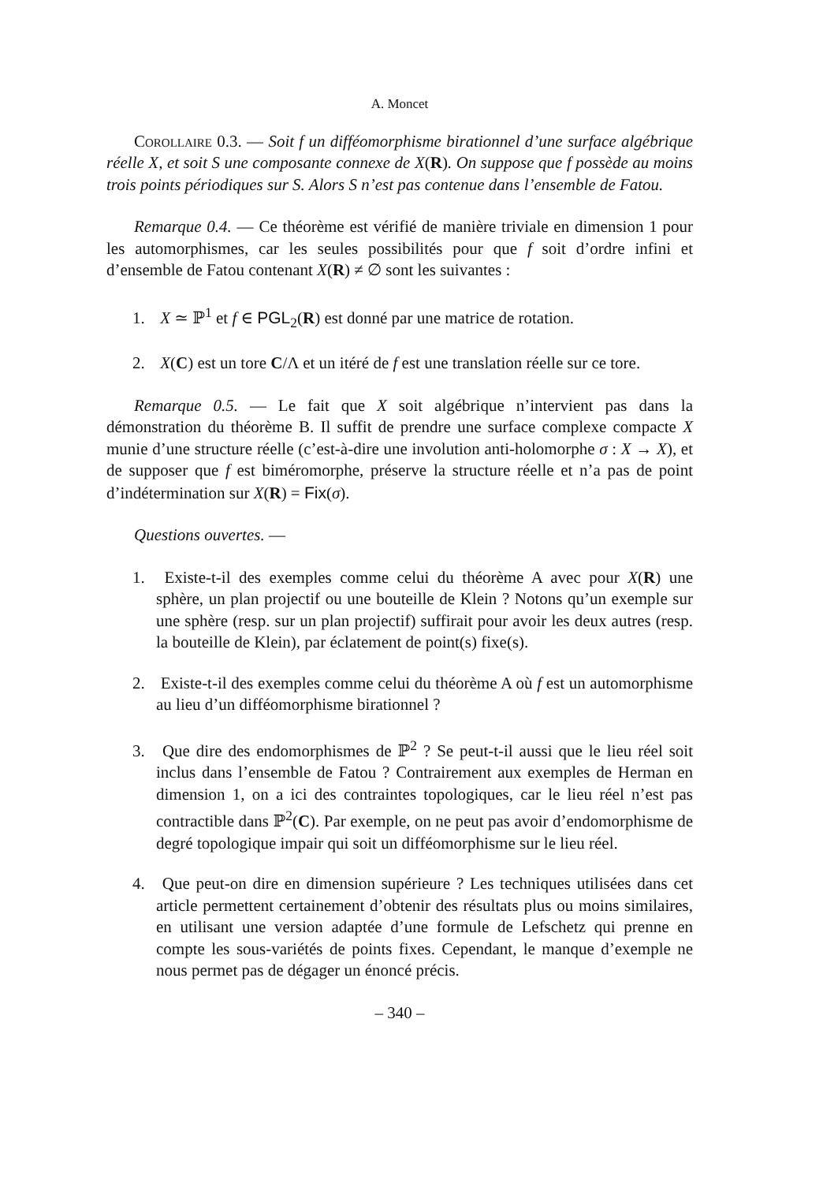A. Moncet
Corollaire 0.3. — Soit f un difféomorphisme birationnel d’une surface algébrique réelle X, et soit S une composante connexe de X(R). On suppose que f possède au moins trois points périodiques sur S. Alors S n’est pas contenue dans l’ensemble de Fatou.
Remarque 0.4. — Ce théorème est vérifié de manière triviale en dimension 1 pour les automorphismes, car les seules possibilités pour que f soit d’ordre infini et d’ensemble de Fatou contenant X(R) ≠ ∅ sont les suivantes :
1. X ≃ ℙ<sup>1</sup> et f ∈ PGL<sub>2</sub>(R) est donné par une matrice de rotation.
2. X(C) est un tore C/Λ et un itéré de f est une translation réelle sur ce tore.
Remarque 0.5. — Le fait que X soit algébrique n’intervient pas dans la démonstration du théorème B. Il suffit de prendre une surface complexe compacte X munie d’une structure réelle (c’est-à-dire une involution anti-holomorphe σ : X → X), et de supposer que f est biméromorphe, préserve la structure réelle et n’a pas de point d’indétermination sur X(R) = Fix(σ).
Questions ouvertes. —
1. Existe-t-il des exemples comme celui du théorème A avec pour X(R) une sphère, un plan projectif ou une bouteille de Klein ? Notons qu’un exemple sur une sphère (resp. sur un plan projectif) suffirait pour avoir les deux autres (resp. la bouteille de Klein), par éclatement de point(s) fixe(s).
2. Existe-t-il des exemples comme celui du théorème A où f est un automorphisme au lieu d’un difféomorphisme birationnel ?
3. Que dire des endomorphismes de ℙ<sup>2</sup> ? Se peut-t-il aussi que le lieu réel soit inclus dans l’ensemble de Fatou ? Contrairement aux exemples de Herman en dimension 1, on a ici des contraintes topologiques, car le lieu réel n’est pas contractible dans ℙ<sup>2</sup>(C). Par exemple, on ne peut pas avoir d’endomorphisme de degré topologique impair qui soit un difféomorphisme sur le lieu réel.
4. Que peut-on dire en dimension supérieure ? Les techniques utilisées dans cet article permettent certainement d’obtenir des résultats plus ou moins similaires, en utilisant une version adaptée d’une formule de Lefschetz qui prenne en compte les sous-variétés de points fixes. Cependant, le manque d’exemple ne nous permet pas de dégager un énoncé précis.
– 340 –